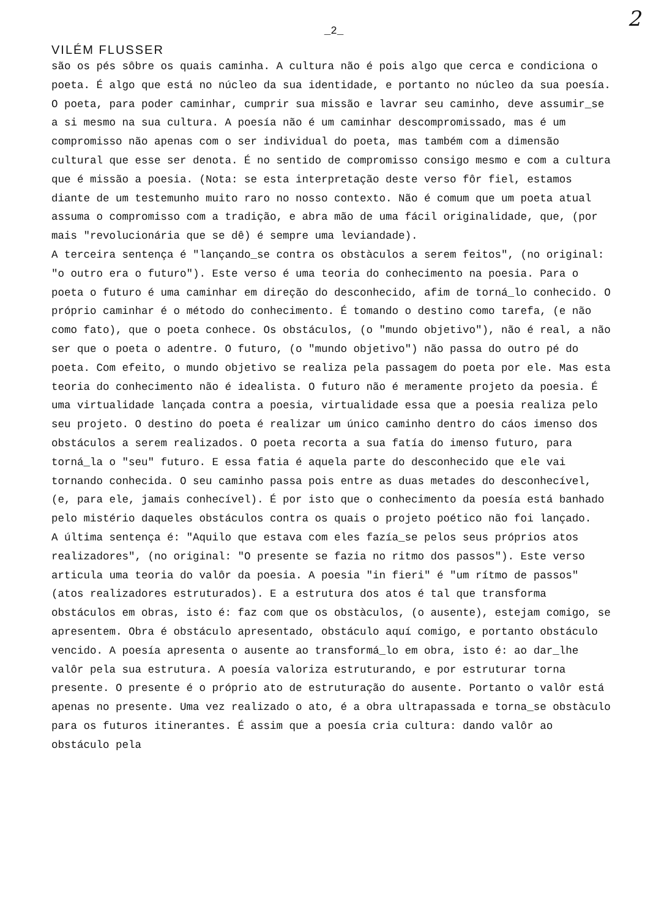2
_2_
VILÉM FLUSSER
são os pés sôbre os quais caminha. A cultura não é pois algo que cerca e condiciona o poeta. É algo que está no núcleo da sua identidade, e portanto no núcleo da sua poesía. O poeta, para poder caminhar, cumprir sua missão e lavrar seu caminho, deve assumir_se a si mesmo na sua cultura. A poesía não é um caminhar descompromissado, mas é um compromisso não apenas com o ser individual do poeta, mas também com a dimensão cultural que esse ser denota. É no sentido de compromisso consigo mesmo e com a cultura que é missão a poesia. (Nota: se esta interpretação deste verso fôr fiel, estamos diante de um testemunho muito raro no nosso contexto. Não é comum que um poeta atual assuma o compromisso com a tradição, e abra mão de uma fácil originalidade, que, (por mais "revolucionária que se dê) é sempre uma leviandade).
A terceira sentença é "lançando_se contra os obstàculos a serem feitos", (no original: "o outro era o futuro"). Este verso é uma teoria do conhecimento na poesia. Para o poeta o futuro é uma caminhar em direção do desconhecido, afim de torná_lo conhecido. O próprio caminhar é o método do conhecimento. É tomando o destino como tarefa, (e não como fato), que o poeta conhece. Os obstáculos, (o "mundo objetivo"), não é real, a não ser que o poeta o adentre. O futuro, (o "mundo objetivo") não passa do outro pé do poeta. Com efeito, o mundo objetivo se realiza pela passagem do poeta por ele. Mas esta teoria do conhecimento não é idealista. O futuro não é meramente projeto da poesia. É uma virtualidade lançada contra a poesia, virtualidade essa que a poesia realiza pelo seu projeto. O destino do poeta é realizar um único caminho dentro do cáos imenso dos obstáculos a serem realizados. O poeta recorta a sua fatía do imenso futuro, para torná_la o "seu" futuro. E essa fatia é aquela parte do desconhecido que ele vai tornando conhecida. O seu caminho passa pois entre as duas metades do desconhecível, (e, para ele, jamais conhecível). É por isto que o conhecimento da poesía está banhado pelo mistério daqueles obstáculos contra os quais o projeto poético não foi lançado.
A última sentença é: "Aquilo que estava com eles fazía_se pelos seus próprios atos realizadores", (no original: "O presente se fazia no ritmo dos passos"). Este verso articula uma teoria do valôr da poesia. A poesia "in fieri" é "um rítmo de passos" (atos realizadores estruturados). E a estrutura dos atos é tal que transforma obstáculos em obras, isto é: faz com que os obstàculos, (o ausente), estejam comigo, se apresentem. Obra é obstáculo apresentado, obstáculo aquí comigo, e portanto obstáculo vencido. A poesía apresenta o ausente ao transformá_lo em obra, isto é: ao dar_lhe valôr pela sua estrutura. A poesía valoriza estruturando, e por estruturar torna presente. O presente é o próprio ato de estruturação do ausente. Portanto o valôr está apenas no presente. Uma vez realizado o ato, é a obra ultrapassada e torna_se obstàculo para os futuros itinerantes. É assim que a poesía cria cultura: dando valôr ao obstáculo pela